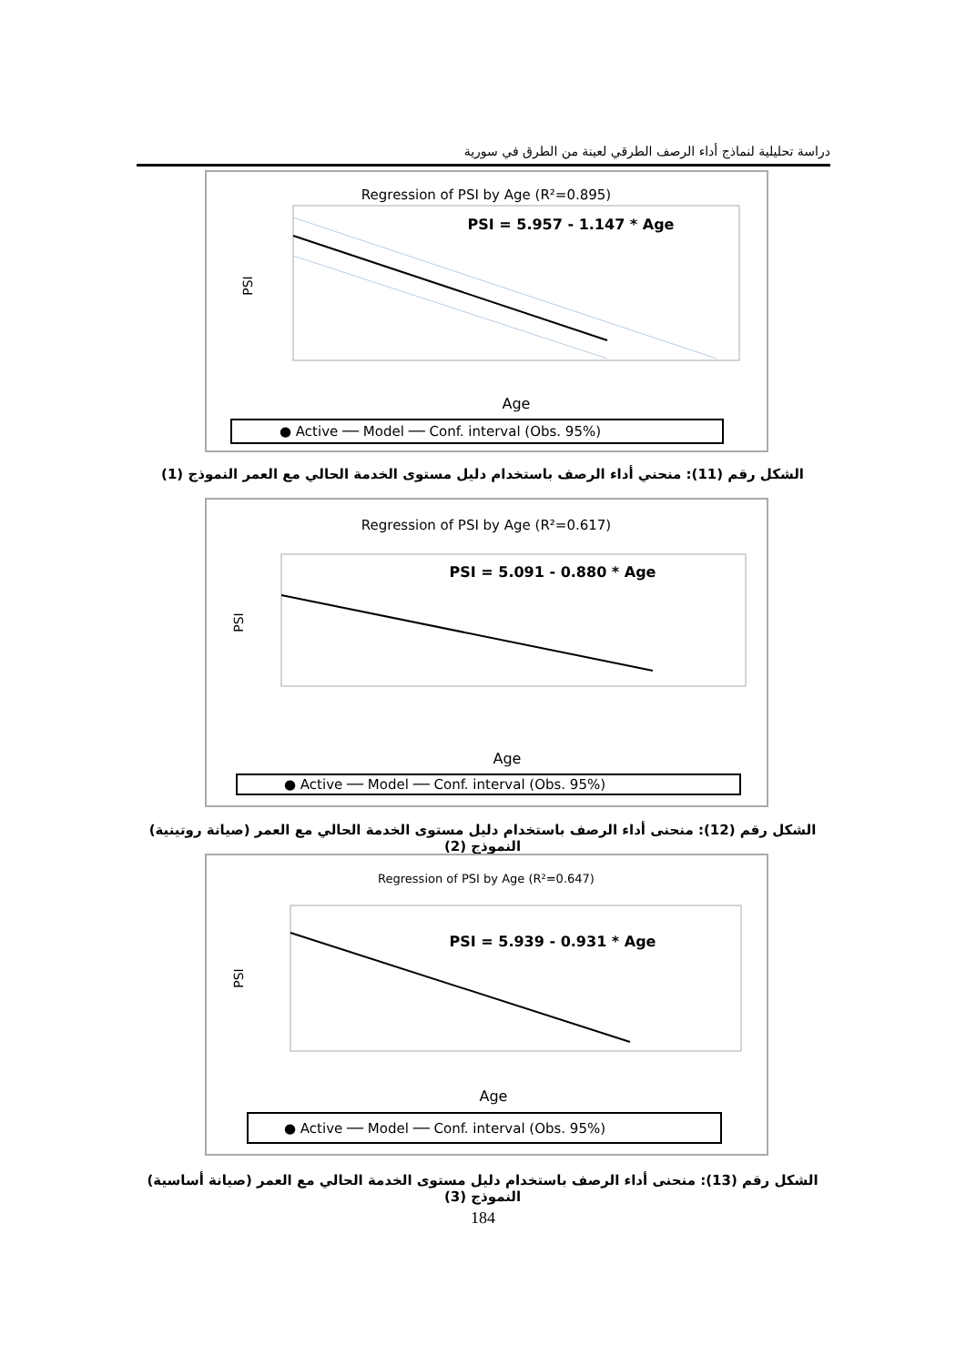دراسة تحليلية لنماذج أداء الرصف الطرقي لعينة من الطرق في سورية
Regression of PSI by Age (R²=0.895)
PSI = 5.957 - 1.147 * Age
PSI
Age
● Active ── Model ── Conf. interval (Obs. 95%)
الشكل رقم (11): منحني أداء الرصف باستخدام دليل مستوى الخدمة الحالي مع العمر النموذج (1)
Regression of PSI by Age (R²=0.617)
PSI = 5.091 - 0.880 * Age
PSI
Age
● Active ── Model ── Conf. interval (Obs. 95%)
الشكل رقم (12): منحنى أداء الرصف باستخدام دليل مستوى الخدمة الحالي مع العمر (صيانة روتينية) النموذج (2)
Regression of PSI by Age (R²=0.647)
PSI = 5.939 - 0.931 * Age
PSI
Age
● Active ── Model ── Conf. interval (Obs. 95%)
الشكل رقم (13): منحنى أداء الرصف باستخدام دليل مستوى الخدمة الحالي مع العمر (صيانة أساسية) النموذج (3)
184